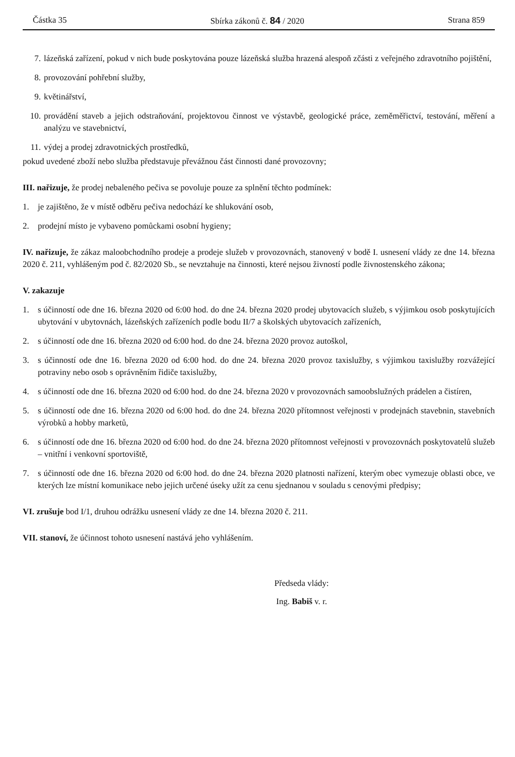Částka 35 Sbírka zákonů č. 84 / 2020 Strana 859
7. lázeňská zařízení, pokud v nich bude poskytována pouze lázeňská služba hrazená alespoň zčásti z veřejného zdravotního pojištění,
8. provozování pohřební služby,
9. květinářství,
10. provádění staveb a jejich odstraňování, projektovou činnost ve výstavbě, geologické práce, zeměměřictví, testování, měření a analýzu ve stavebnictví,
11. výdej a prodej zdravotnických prostředků,
pokud uvedené zboží nebo služba představuje převážnou část činnosti dané provozovny;
III. nařizuje, že prodej nebaleného pečiva se povoluje pouze za splnění těchto podmínek:
1. je zajištěno, že v místě odběru pečiva nedochází ke shlukování osob,
2. prodejní místo je vybaveno pomůckami osobní hygieny;
IV. nařizuje, že zákaz maloobchodního prodeje a prodeje služeb v provozovnách, stanovený v bodě I. usnesení vlády ze dne 14. března 2020 č. 211, vyhlášeným pod č. 82/2020 Sb., se nevztahuje na činnosti, které nejsou živností podle živnostenského zákona;
V. zakazuje
1. s účinností ode dne 16. března 2020 od 6:00 hod. do dne 24. března 2020 prodej ubytovacích služeb, s výjimkou osob poskytujících ubytování v ubytovnách, lázeňských zařízeních podle bodu II/7 a školských ubytovacích zařízeních,
2. s účinností ode dne 16. března 2020 od 6:00 hod. do dne 24. března 2020 provoz autoškol,
3. s účinností ode dne 16. března 2020 od 6:00 hod. do dne 24. března 2020 provoz taxislužby, s výjimkou taxislužby rozvážející potraviny nebo osob s oprávněním řidiče taxislužby,
4. s účinností ode dne 16. března 2020 od 6:00 hod. do dne 24. března 2020 v provozovnách samoobslužných prádelen a čistíren,
5. s účinností ode dne 16. března 2020 od 6:00 hod. do dne 24. března 2020 přítomnost veřejnosti v prodejnách stavebnin, stavebních výrobků a hobby marketů,
6. s účinností ode dne 16. března 2020 od 6:00 hod. do dne 24. března 2020 přítomnost veřejnosti v provozovnách poskytovatelů služeb – vnitřní i venkovní sportoviště,
7. s účinností ode dne 16. března 2020 od 6:00 hod. do dne 24. března 2020 platnosti nařízení, kterým obec vymezuje oblasti obce, ve kterých lze místní komunikace nebo jejich určené úseky užít za cenu sjednanou v souladu s cenovými předpisy;
VI. zrušuje bod I/1, druhou odrážku usnesení vlády ze dne 14. března 2020 č. 211.
VII. stanoví, že účinnost tohoto usnesení nastává jeho vyhlášením.
Předseda vlády:
Ing. Babiš v. r.